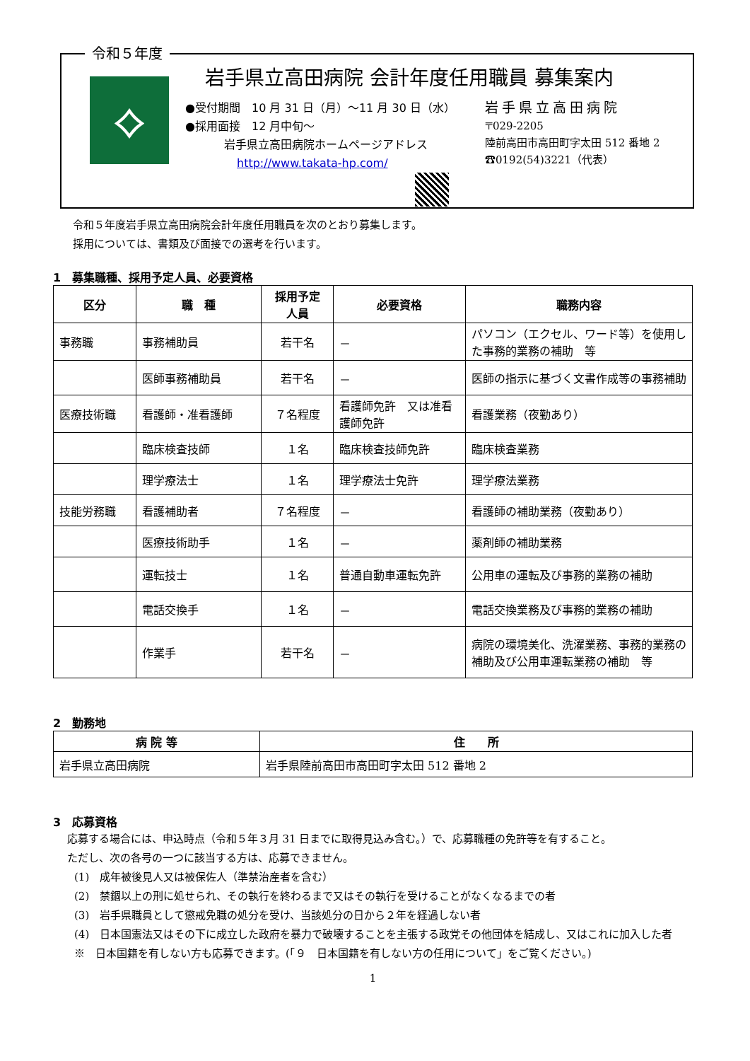令和５年度
⟡
岩手県立高田病院 会計年度任用職員 募集案内
●受付期間　10 月 31 日（月）～11 月 30 日（水）
●採用面接　12 月中旬～
岩手県立高田病院ホームページアドレス
http://www.takata-hp.com/
岩手県立高田病院
〒029-2205
陸前高田市高田町字太田 512 番地 2
☎0192(54)3221（代表）
令和５年度岩手県立高田病院会計年度任用職員を次のとおり募集します。
採用については、書類及び面接での選考を行います。
1　募集職種、採用予定人員、必要資格
| 区分 | 職 種 | 採用予定 人員 | 必要資格 | 職務内容 |
| --- | --- | --- | --- | --- |
| 事務職 | 事務補助員 | 若干名 | － | パソコン（エクセル、ワード等）を使用した事務的業務の補助 等 |
| | 医師事務補助員 | 若干名 | － | 医師の指示に基づく文書作成等の事務補助 |
| 医療技術職 | 看護師・准看護師 | ７名程度 | 看護師免許 又は准看護師免許 | 看護業務（夜勤あり） |
| | 臨床検査技師 | １名 | 臨床検査技師免許 | 臨床検査業務 |
| | 理学療法士 | １名 | 理学療法士免許 | 理学療法業務 |
| 技能労務職 | 看護補助者 | ７名程度 | － | 看護師の補助業務（夜勤あり） |
| | 医療技術助手 | １名 | － | 薬剤師の補助業務 |
| | 運転技士 | １名 | 普通自動車運転免許 | 公用車の運転及び事務的業務の補助 |
| | 電話交換手 | １名 | － | 電話交換業務及び事務的業務の補助 |
| | 作業手 | 若干名 | － | 病院の環境美化、洗濯業務、事務的業務の補助及び公用車運転業務の補助 等 |
2　勤務地
| 病 院 等 | 住 所 |
| --- | --- |
| 岩手県立高田病院 | 岩手県陸前高田市高田町字太田 512 番地 2 |
3　応募資格
　 応募する場合には、申込時点（令和５年３月 31 日までに取得見込み含む。）で、応募職種の免許等を有すること。
　 ただし、次の各号の一つに該当する方は、応募できません。
　　(1)　成年被後見人又は被保佐人（準禁治産者を含む）
　　(2)　禁錮以上の刑に処せられ、その執行を終わるまで又はその執行を受けることがなくなるまでの者
　　(3)　岩手県職員として懲戒免職の処分を受け、当該処分の日から２年を経過しない者
　　(4)　日本国憲法又はその下に成立した政府を暴力で破壊することを主張する政党その他団体を結成し、又はこれに加入した者
　　※　日本国籍を有しない方も応募できます。(「９　日本国籍を有しない方の任用について」をご覧ください。)
1